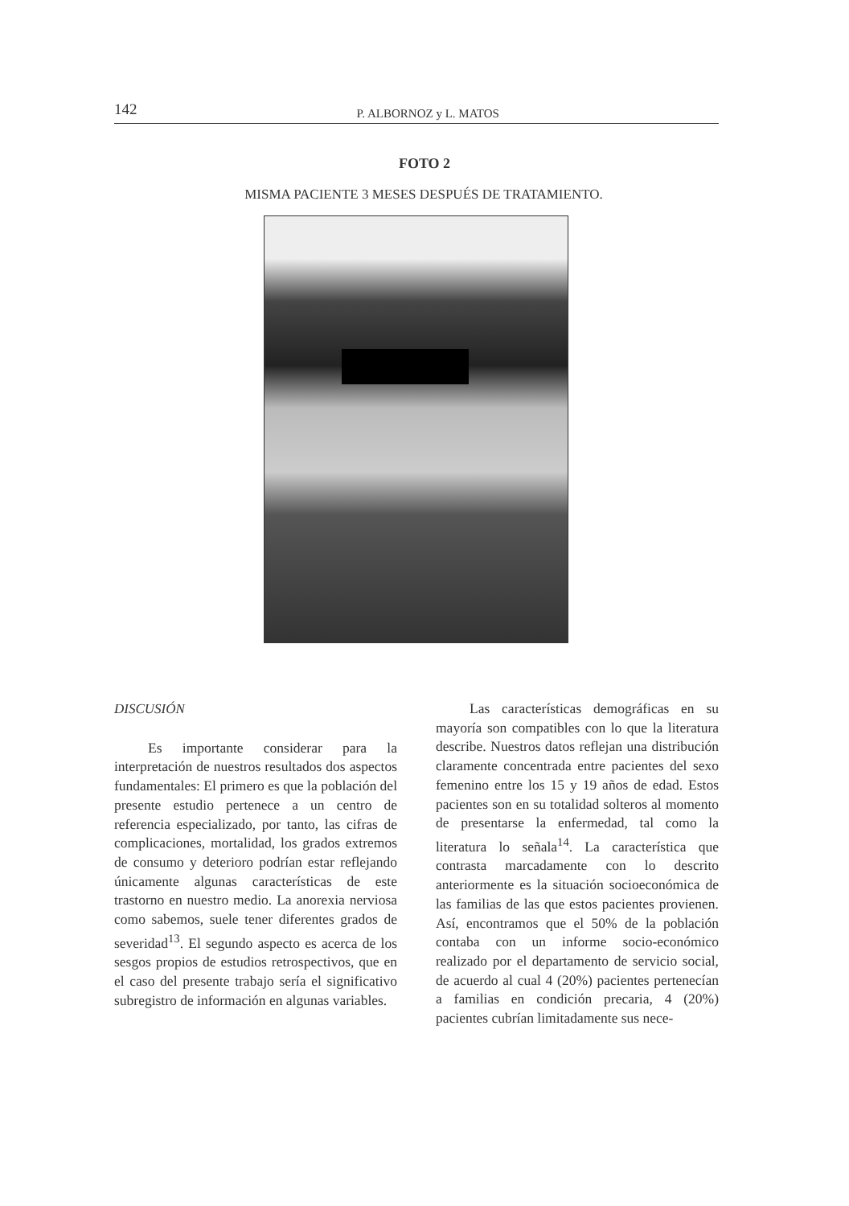142
P. ALBORNOZ y L. MATOS
FOTO 2
MISMA PACIENTE 3 MESES DESPUÉS DE TRATAMIENTO.
DISCUSIÓN
Es importante considerar para la interpretación de nuestros resultados dos aspectos fundamentales: El primero es que la población del presente estudio pertenece a un centro de referencia especializado, por tanto, las cifras de complicaciones, mortalidad, los grados extremos de consumo y deterioro podrían estar reflejando únicamente algunas características de este trastorno en nuestro medio. La anorexia nerviosa como sabemos, suele tener diferentes grados de severidad<sup>13</sup>. El segundo aspecto es acerca de los sesgos propios de estudios retrospectivos, que en el caso del presente trabajo sería el significativo subregistro de información en algunas variables.
Las características demográficas en su mayoría son compatibles con lo que la literatura describe. Nuestros datos reflejan una distribución claramente concentrada entre pacientes del sexo femenino entre los 15 y 19 años de edad. Estos pacientes son en su totalidad solteros al momento de presentarse la enfermedad, tal como la literatura lo señala<sup>14</sup>. La característica que contrasta marcadamente con lo descrito anteriormente es la situación socioeconómica de las familias de las que estos pacientes provienen. Así, encontramos que el 50% de la población contaba con un informe socio-económico realizado por el departamento de servicio social, de acuerdo al cual 4 (20%) pacientes pertenecían a familias en condición precaria, 4 (20%) pacientes cubrían limitadamente sus nece-